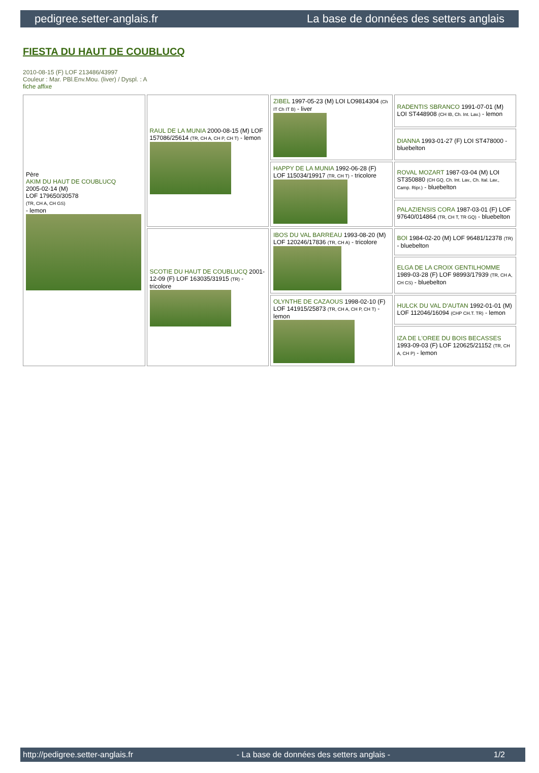pedigree.setter-anglais.fr La base de données des setters anglais
FIESTA DU HAUT DE COUBLUCQ
2010-08-15 (F) LOF 213486/43997
Couleur : Mar. PBl.Env.Mou. (liver) / Dyspl. : A
fiche affixe
| Père AKIM DU HAUT DE COUBLUCQ 2005-02-14 (M) LOF 179650/30578 (TR, CH A, CH GS) - lemon | RAUL DE LA MUNIA 2000-08-15 (M) LOF 157086/25614 (TR, CH A, CH P, CH T) - lemon | ZIBEL 1997-05-23 (M) LOI LO9814304 (Ch IT Ch IT B) - liver | RADENTIS SBRANCO 1991-07-01 (M) LOI ST448908 (CH IB, Ch. Int. Lav.) - lemon |
| | | | DIANNA 1993-01-27 (F) LOI ST478000 - bluebelton |
| | | HAPPY DE LA MUNIA 1992-06-28 (F) LOF 115034/19917 (TR, CH T) - tricolore | ROVAL MOZART 1987-03-04 (M) LOI ST350880 (CH GQ, Ch. Int. Lav., Ch. Ital. Lav., Camp. Ripr.) - bluebelton |
| | | | PALAZIENSIS CORA 1987-03-01 (F) LOF 97640/014864 (TR, CH T, TR GQ) - bluebelton |
| | SCOTIE DU HAUT DE COUBLUCQ 2001-12-09 (F) LOF 163035/31915 (TR) - tricolore | IBOS DU VAL BARREAU 1993-08-20 (M) LOF 120246/17836 (TR, CH A) - tricolore | BOI 1984-02-20 (M) LOF 96481/12378 (TR) - bluebelton |
| | | | ELGA DE LA CROIX GENTILHOMME 1989-03-28 (F) LOF 98993/17939 (TR, CH A, CH CS) - bluebelton |
| | | OLYNTHE DE CAZAOUS 1998-02-10 (F) LOF 141915/25873 (TR, CH A, CH P, CH T) - lemon | HULCK DU VAL D'AUTAN 1992-01-01 (M) LOF 112046/16094 (CHP CH.T. TR) - lemon |
| | | | IZA DE L'OREE DU BOIS BECASSES 1993-09-03 (F) LOF 120625/21152 (TR, CH A, CH P) - lemon |
http://pedigree.setter-anglais.fr - La base de données des setters anglais - 1/2